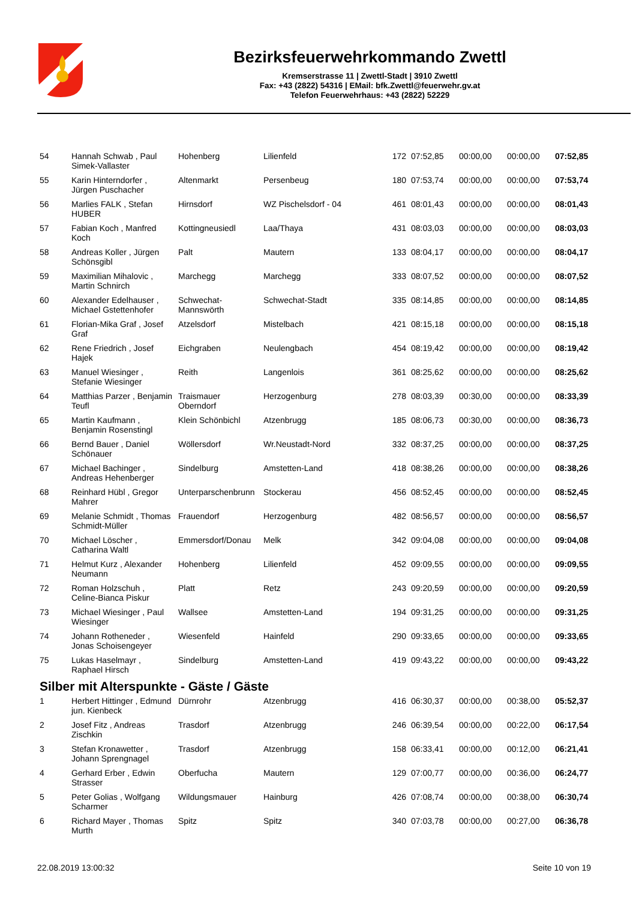Bezirksfeuerwehrkommando Zwettl
Kremserstrasse 11 | Zwettl-Stadt | 3910 Zwettl
Fax: +43 (2822) 54316 | EMail: bfk.Zwettl@feuerwehr.gv.at
Telefon Feuerwehrhaus: +43 (2822) 52229
| 54 | Hannah Schwab , Paul Simek-Vallaster | Hohenberg | Lilienfeld | 172 | 07:52,85 | 00:00,00 | 00:00,00 | 07:52,85 |
| 55 | Karin Hinterndorfer , Jürgen Puschacher | Altenmarkt | Persenbeug | 180 | 07:53,74 | 00:00,00 | 00:00,00 | 07:53,74 |
| 56 | Marlies FALK , Stefan HUBER | Hirnsdorf | WZ Pischelsdorf - 04 | 461 | 08:01,43 | 00:00,00 | 00:00,00 | 08:01,43 |
| 57 | Fabian Koch , Manfred Koch | Kottingneusiedl | Laa/Thaya | 431 | 08:03,03 | 00:00,00 | 00:00,00 | 08:03,03 |
| 58 | Andreas Koller , Jürgen Schönsgibl | Palt | Mautern | 133 | 08:04,17 | 00:00,00 | 00:00,00 | 08:04,17 |
| 59 | Maximilian Mihalovic , Martin Schnirch | Marchegg | Marchegg | 333 | 08:07,52 | 00:00,00 | 00:00,00 | 08:07,52 |
| 60 | Alexander Edelhauser , Michael Gstettenhofer | Schwechat-Mannswörth | Schwechat-Stadt | 335 | 08:14,85 | 00:00,00 | 00:00,00 | 08:14,85 |
| 61 | Florian-Mika Graf , Josef Graf | Atzelsdorf | Mistelbach | 421 | 08:15,18 | 00:00,00 | 00:00,00 | 08:15,18 |
| 62 | Rene Friedrich , Josef Hajek | Eichgraben | Neulengbach | 454 | 08:19,42 | 00:00,00 | 00:00,00 | 08:19,42 |
| 63 | Manuel Wiesinger , Stefanie Wiesinger | Reith | Langenlois | 361 | 08:25,62 | 00:00,00 | 00:00,00 | 08:25,62 |
| 64 | Matthias Parzer , Benjamin Teufl | Traismauer Oberndorf | Herzogenburg | 278 | 08:03,39 | 00:30,00 | 00:00,00 | 08:33,39 |
| 65 | Martin Kaufmann , Benjamin Rosenstingl | Klein Schönbichl | Atzenbrugg | 185 | 08:06,73 | 00:30,00 | 00:00,00 | 08:36,73 |
| 66 | Bernd Bauer , Daniel Schönauer | Wöllersdorf | Wr.Neustadt-Nord | 332 | 08:37,25 | 00:00,00 | 00:00,00 | 08:37,25 |
| 67 | Michael Bachinger , Andreas Hehenberger | Sindelburg | Amstetten-Land | 418 | 08:38,26 | 00:00,00 | 00:00,00 | 08:38,26 |
| 68 | Reinhard Hübl , Gregor Mahrer | Unterparschenbrunn | Stockerau | 456 | 08:52,45 | 00:00,00 | 00:00,00 | 08:52,45 |
| 69 | Melanie Schmidt , Thomas Schmidt-Müller | Frauendorf | Herzogenburg | 482 | 08:56,57 | 00:00,00 | 00:00,00 | 08:56,57 |
| 70 | Michael Löscher , Catharina Waltl | Emmersdorf/Donau | Melk | 342 | 09:04,08 | 00:00,00 | 00:00,00 | 09:04,08 |
| 71 | Helmut Kurz , Alexander Neumann | Hohenberg | Lilienfeld | 452 | 09:09,55 | 00:00,00 | 00:00,00 | 09:09,55 |
| 72 | Roman Holzschuh , Celine-Bianca Piskur | Platt | Retz | 243 | 09:20,59 | 00:00,00 | 00:00,00 | 09:20,59 |
| 73 | Michael Wiesinger , Paul Wiesinger | Wallsee | Amstetten-Land | 194 | 09:31,25 | 00:00,00 | 00:00,00 | 09:31,25 |
| 74 | Johann Rotheneder , Jonas Schoisengeyer | Wiesenfeld | Hainfeld | 290 | 09:33,65 | 00:00,00 | 00:00,00 | 09:33,65 |
| 75 | Lukas Haselmayr , Raphael Hirsch | Sindelburg | Amstetten-Land | 419 | 09:43,22 | 00:00,00 | 00:00,00 | 09:43,22 |
Silber mit Alterspunkte - Gäste / Gäste
| 1 | Herbert Hittinger , Edmund jun. Kienbeck | Dürnrohr | Atzenbrugg | 416 | 06:30,37 | 00:00,00 | 00:38,00 | 05:52,37 |
| 2 | Josef Fitz , Andreas Zischkin | Trasdorf | Atzenbrugg | 246 | 06:39,54 | 00:00,00 | 00:22,00 | 06:17,54 |
| 3 | Stefan Kronawetter , Johann Sprengnagel | Trasdorf | Atzenbrugg | 158 | 06:33,41 | 00:00,00 | 00:12,00 | 06:21,41 |
| 4 | Gerhard Erber , Edwin Strasser | Oberfucha | Mautern | 129 | 07:00,77 | 00:00,00 | 00:36,00 | 06:24,77 |
| 5 | Peter Golias , Wolfgang Scharmer | Wildungsmauer | Hainburg | 426 | 07:08,74 | 00:00,00 | 00:38,00 | 06:30,74 |
| 6 | Richard Mayer , Thomas Murth | Spitz | Spitz | 340 | 07:03,78 | 00:00,00 | 00:27,00 | 06:36,78 |
22.08.2019 13:00:32 Seite 10 von 19